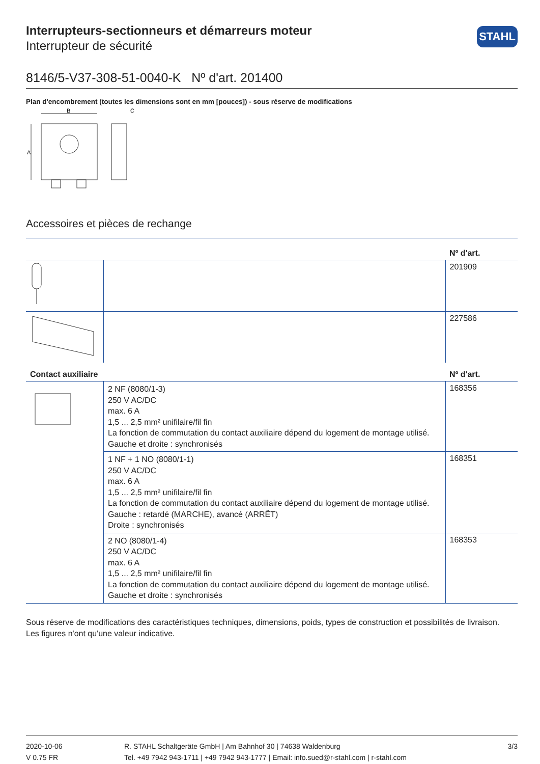STAHL
Interrupteurs-sectionneurs et démarreurs moteur
Interrupteur de sécurité
8146/5-V37-308-51-0040-K Nº d'art. 201400
Plan d'encombrement (toutes les dimensions sont en mm [pouces]) - sous réserve de modifications
B
C
A
Accessoires et pièces de rechange
| | | Nº d'art. |
| --- | --- | --- |
| | | 201909 |
| | | 227586 |
| Contact auxiliaire | | Nº d'art. |
| | 2 NF (8080/1-3) 250 V AC/DC max. 6 A 1,5 ... 2,5 mm² unifilaire/fil fin La fonction de commutation du contact auxiliaire dépend du logement de montage utilisé. Gauche et droite : synchronisés | 168356 |
| | 1 NF + 1 NO (8080/1-1) 250 V AC/DC max. 6 A 1,5 ... 2,5 mm² unifilaire/fil fin La fonction de commutation du contact auxiliaire dépend du logement de montage utilisé. Gauche : retardé (MARCHE), avancé (ARRÊT) Droite : synchronisés | 168351 |
| | 2 NO (8080/1-4) 250 V AC/DC max. 6 A 1,5 ... 2,5 mm² unifilaire/fil fin La fonction de commutation du contact auxiliaire dépend du logement de montage utilisé. Gauche et droite : synchronisés | 168353 |
Sous réserve de modifications des caractéristiques techniques, dimensions, poids, types de construction et possibilités de livraison.
Les figures n'ont qu'une valeur indicative.
2020-10-06
V 0.75 FR
R. STAHL Schaltgeräte GmbH | Am Bahnhof 30 | 74638 Waldenburg
Tel. +49 7942 943-1711 | +49 7942 943-1777 | Email: info.sued@r-stahl.com | r-stahl.com
3/3